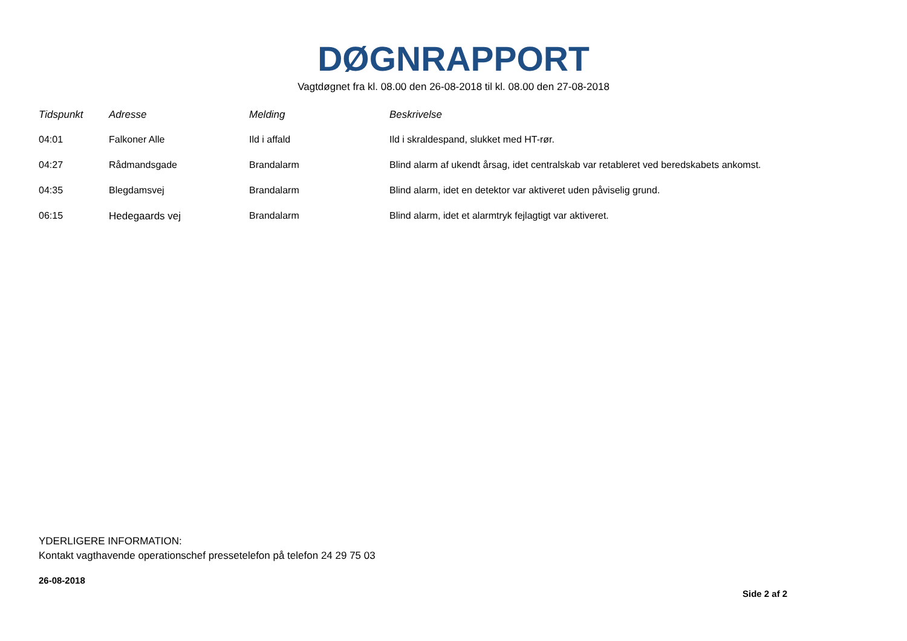DØGNRAPPORT
Vagtdøgnet fra kl. 08.00 den 26-08-2018 til kl. 08.00 den 27-08-2018
| Tidspunkt | Adresse | Melding | Beskrivelse |
| --- | --- | --- | --- |
| 04:01 | Falkoner Alle | Ild i affald | Ild i skraldespand, slukket med HT-rør. |
| 04:27 | Rådmandsgade | Brandalarm | Blind alarm af ukendt årsag, idet centralskab var retableret ved beredskabets ankomst. |
| 04:35 | Blegdamsvej | Brandalarm | Blind alarm, idet en detektor var aktiveret uden påviselig grund. |
| 06:15 | Hedegaards vej | Brandalarm | Blind alarm, idet et alarmtryk fejlagtigt var aktiveret. |
YDERLIGERE INFORMATION:
Kontakt vagthavende operationschef pressetelefon på telefon 24 29 75 03
26-08-2018
Side 2 af 2